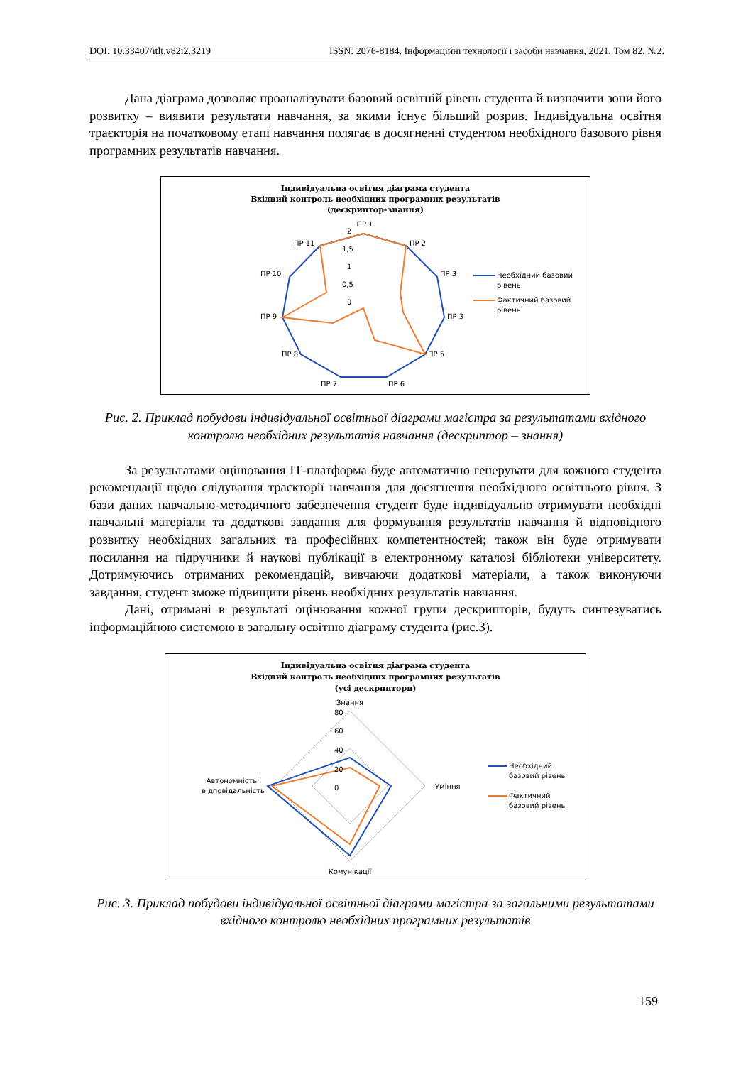DOI: 10.33407/itlt.v82i2.3219 ISSN: 2076-8184. Інформаційні технології і засоби навчання, 2021, Том 82, №2.
Дана діаграма дозволяє проаналізувати базовий освітній рівень студента й визначити зони його розвитку – виявити результати навчання, за якими існує більший розрив. Індивідуальна освітня траєкторія на початковому етапі навчання полягає в досягненні студентом необхідного базового рівня програмних результатів навчання.
Індивідуальна освітня діаграма студента
Вхідний контроль необхідних програмних результатів
(дескриптор-знання)
ПР 1
ПР 2
ПР 3
ПР 3
ПР 5
ПР 6
ПР 7
ПР 8
ПР 9
ПР 10
ПР 11
0
0,5
1
1,5
2
Необхідний базовий
рівень
Фактичний базовий
рівень
Рис. 2. Приклад побудови індивідуальної освітньої діаграми магістра за результатами вхідного контролю необхідних результатів навчання (дескриптор – знання)
За результатами оцінювання ІТ-платформа буде автоматично генерувати для кожного студента рекомендації щодо слідування траєкторії навчання для досягнення необхідного освітнього рівня. З бази даних навчально-методичного забезпечення студент буде індивідуально отримувати необхідні навчальні матеріали та додаткові завдання для формування результатів навчання й відповідного розвитку необхідних загальних та професійних компетентностей; також він буде отримувати посилання на підручники й наукові публікації в електронному каталозі бібліотеки університету. Дотримуючись отриманих рекомендацій, вивчаючи додаткові матеріали, а також виконуючи завдання, студент зможе підвищити рівень необхідних результатів навчання.
Дані, отримані в результаті оцінювання кожної групи дескрипторів, будуть синтезуватись інформаційною системою в загальну освітню діаграму студента (рис.3).
Індивідуальна освітня діаграма студента
Вхідний контроль необхідних програмних результатів
(усі дескриптори)
Знання
80
60
40
20
0
Уміння
Комунікації
Автономність і
відповідальність
Необхідний
базовий рівень
Фактичний
базовий рівень
Рис. 3. Приклад побудови індивідуальної освітньої діаграми магістра за загальними результатами вхідного контролю необхідних програмних результатів
159